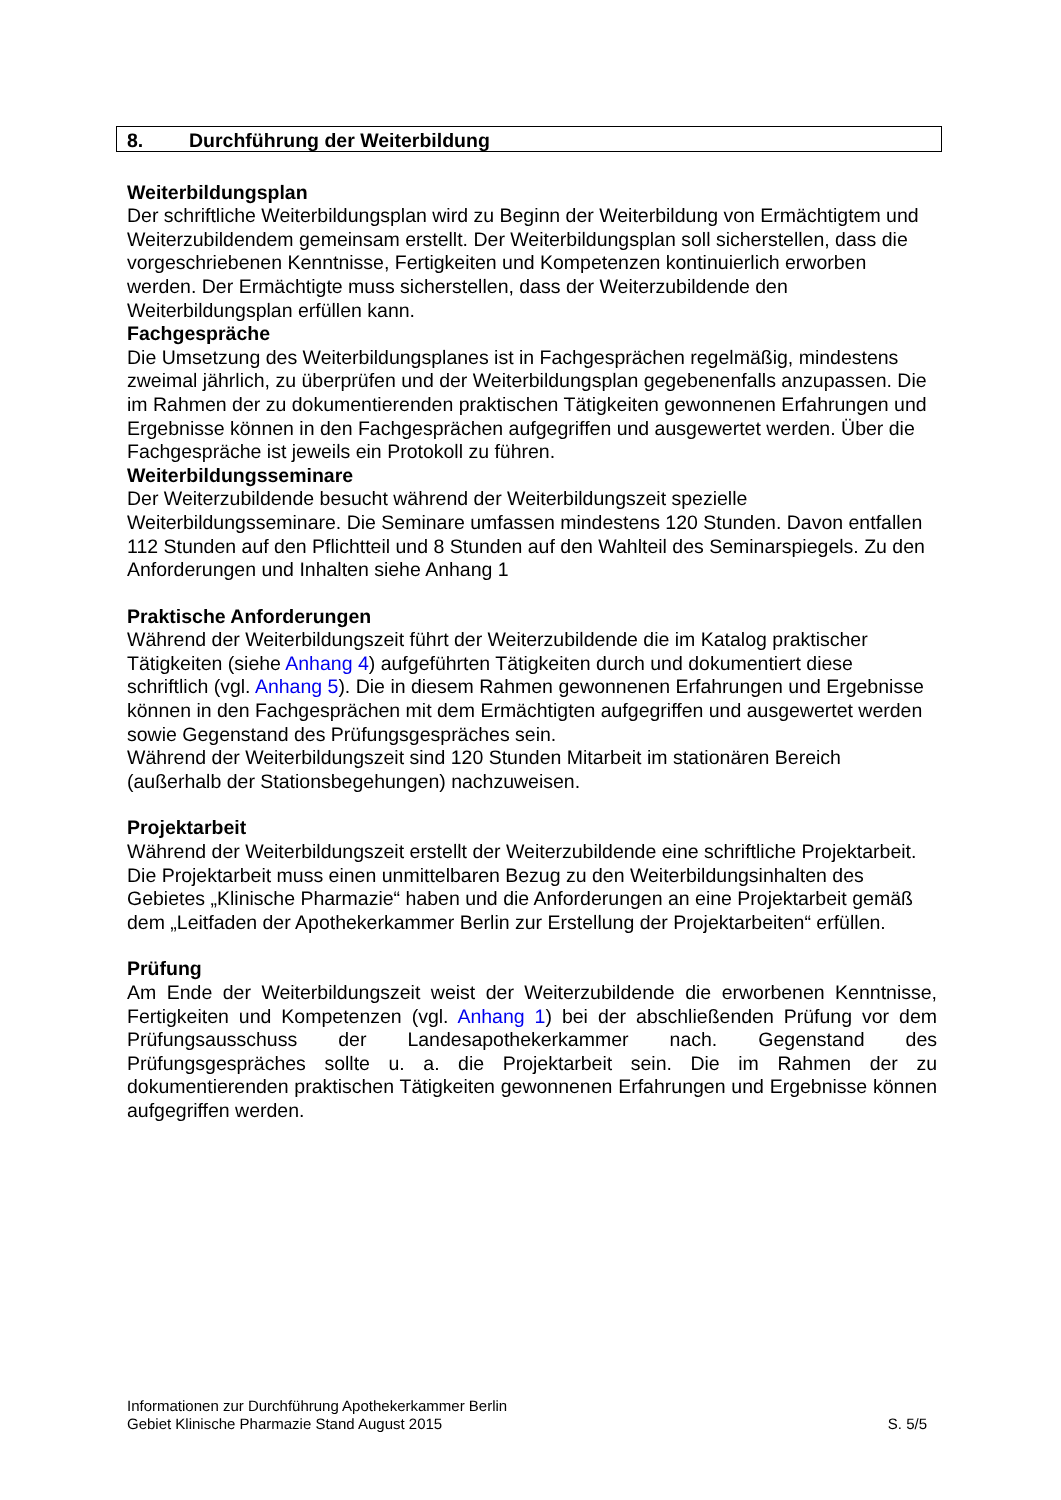8. Durchführung der Weiterbildung
Weiterbildungsplan
Der schriftliche Weiterbildungsplan wird zu Beginn der Weiterbildung von Ermächtigtem und Weiterzubildendem gemeinsam erstellt. Der Weiterbildungsplan soll sicherstellen, dass die vorgeschriebenen Kenntnisse, Fertigkeiten und Kompetenzen kontinuierlich erworben werden. Der Ermächtigte muss sicherstellen, dass der Weiterzubildende den Weiterbildungsplan erfüllen kann.
Fachgespräche
Die Umsetzung des Weiterbildungsplanes ist in Fachgesprächen regelmäßig, mindestens zweimal jährlich, zu überprüfen und der Weiterbildungsplan gegebenenfalls anzupassen. Die im Rahmen der zu dokumentierenden praktischen Tätigkeiten gewonnenen Erfahrungen und Ergebnisse können in den Fachgesprächen aufgegriffen und ausgewertet werden. Über die Fachgespräche ist jeweils ein Protokoll zu führen.
Weiterbildungsseminare
Der Weiterzubildende besucht während der Weiterbildungszeit spezielle Weiterbildungsseminare. Die Seminare umfassen mindestens 120 Stunden. Davon entfallen 112 Stunden auf den Pflichtteil und 8 Stunden auf den Wahlteil des Seminarspiegels. Zu den Anforderungen und Inhalten siehe Anhang 1
Praktische Anforderungen
Während der Weiterbildungszeit führt der Weiterzubildende die im Katalog praktischer Tätigkeiten (siehe Anhang 4) aufgeführten Tätigkeiten durch und dokumentiert diese schriftlich (vgl. Anhang 5). Die in diesem Rahmen gewonnenen Erfahrungen und Ergebnisse können in den Fachgesprächen mit dem Ermächtigten aufgegriffen und ausgewertet werden sowie Gegenstand des Prüfungsgespräches sein.
Während der Weiterbildungszeit sind 120 Stunden Mitarbeit im stationären Bereich (außerhalb der Stationsbegehungen) nachzuweisen.
Projektarbeit
Während der Weiterbildungszeit erstellt der Weiterzubildende eine schriftliche Projektarbeit. Die Projektarbeit muss einen unmittelbaren Bezug zu den Weiterbildungsinhalten des Gebietes „Klinische Pharmazie“ haben und die Anforderungen an eine Projektarbeit gemäß dem „Leitfaden der Apothekerkammer Berlin zur Erstellung der Projektarbeiten“ erfüllen.
Prüfung
Am Ende der Weiterbildungszeit weist der Weiterzubildende die erworbenen Kenntnisse, Fertigkeiten und Kompetenzen (vgl. Anhang 1) bei der abschließenden Prüfung vor dem Prüfungsausschuss der Landesapothekerkammer nach. Gegenstand des Prüfungsgespräches sollte u. a. die Projektarbeit sein. Die im Rahmen der zu dokumentierenden praktischen Tätigkeiten gewonnenen Erfahrungen und Ergebnisse können aufgegriffen werden.
Informationen zur Durchführung Apothekerkammer Berlin
Gebiet Klinische Pharmazie Stand August 2015 S. 5/5